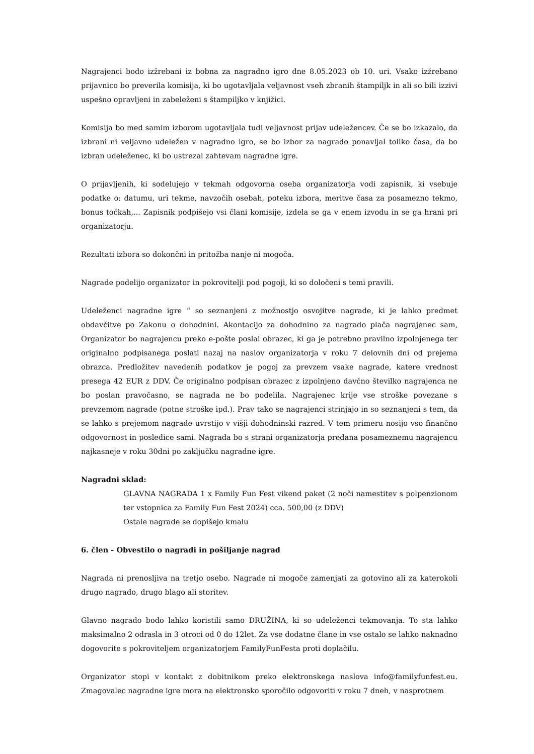Nagrajenci bodo izžrebani iz bobna za nagradno igro dne 8.05.2023 ob 10. uri. Vsako izžrebano prijavnico bo preverila komisija, ki bo ugotavljala veljavnost vseh zbranih štampiljk in ali so bili izzivi uspešno opravljeni in zabeleženi s štampiljko v knjižici.
Komisija bo med samim izborom ugotavljala tudi veljavnost prijav udeležencev. Če se bo izkazalo, da izbrani ni veljavno udeležen v nagradno igro, se bo izbor za nagrado ponavljal toliko časa, da bo izbran udeleženec, ki bo ustrezal zahtevam nagradne igre.
O prijavljenih, ki sodelujejo v tekmah odgovorna oseba organizatorja vodi zapisnik, ki vsebuje podatke o: datumu, uri tekme, navzočih osebah, poteku izbora, meritve časa za posamezno tekmo, bonus točkah,... Zapisnik podpišejo vsi člani komisije, izdela se ga v enem izvodu in se ga hrani pri organizatorju.
Rezultati izbora so dokončni in pritožba nanje ni mogoča.
Nagrade podelijo organizator in pokrovitelji pod pogoji, ki so določeni s temi pravili.
Udeleženci nagradne igre “ so seznanjeni z možnostjo osvojitve nagrade, ki je lahko predmet obdavčitve po Zakonu o dohodnini. Akontacijo za dohodnino za nagrado plača nagrajenec sam, Organizator bo nagrajencu preko e-pošte poslal obrazec, ki ga je potrebno pravilno izpolnjenega ter originalno podpisanega poslati nazaj na naslov organizatorja v roku 7 delovnih dni od prejema obrazca. Predložitev navedenih podatkov je pogoj za prevzem vsake nagrade, katere vrednost presega 42 EUR z DDV. Če originalno podpisan obrazec z izpolnjeno davčno številko nagrajenca ne bo poslan pravočasno, se nagrada ne bo podelila. Nagrajenec krije vse stroške povezane s prevzemom nagrade (potne stroške ipd.). Prav tako se nagrajenci strinjajo in so seznanjeni s tem, da se lahko s prejemom nagrade uvrstijo v višji dohodninski razred. V tem primeru nosijo vso finančno odgovornost in posledice sami. Nagrada bo s strani organizatorja predana posameznemu nagrajencu najkasneje v roku 30dni po zaključku nagradne igre.
Nagradni sklad:
GLAVNA NAGRADA 1 x Family Fun Fest vikend paket (2 noči namestitev s polpenzionom ter vstopnica za Family Fun Fest 2024) cca. 500,00 (z DDV)
Ostale nagrade se dopišejo kmalu
6. člen - Obvestilo o nagradi in pošiljanje nagrad
Nagrada ni prenosljiva na tretjo osebo. Nagrade ni mogoče zamenjati za gotovino ali za katerokoli drugo nagrado, drugo blago ali storitev.
Glavno nagrado bodo lahko koristili samo DRUŽINA, ki so udeleženci tekmovanja. To sta lahko maksimalno 2 odrasla in 3 otroci od 0 do 12let. Za vse dodatne člane in vse ostalo se lahko naknadno dogovorite s pokroviteljem organizatorjem FamilyFunFesta proti doplačilu.
Organizator stopi v kontakt z dobitnikom preko elektronskega naslova info@familyfunfest.eu. Zmagovalec nagradne igre mora na elektronsko sporočilo odgovoriti v roku 7 dneh, v nasprotnem